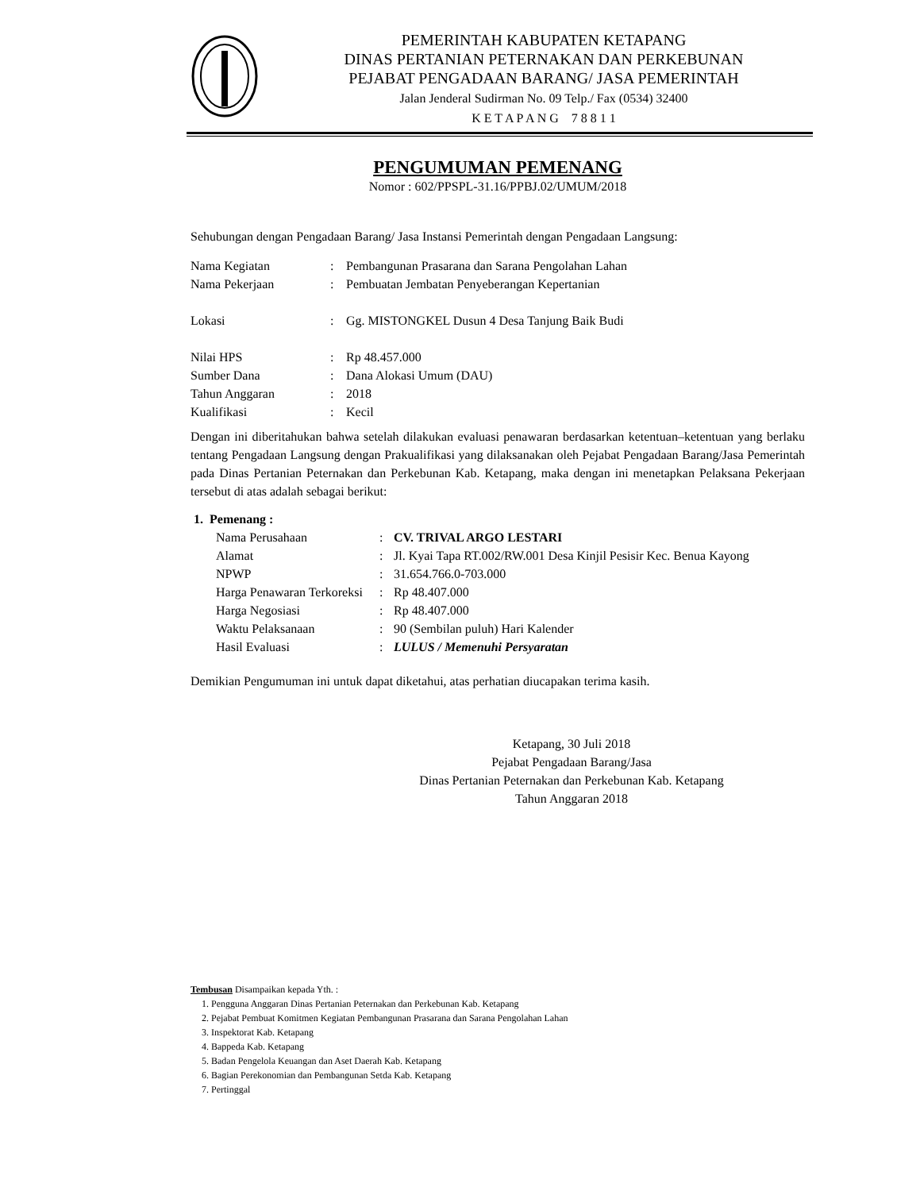PEMERINTAH KABUPATEN KETAPANG
DINAS PERTANIAN PETERNAKAN DAN PERKEBUNAN
PEJABAT PENGADAAN BARANG/ JASA PEMERINTAH
Jalan Jenderal Sudirman No. 09 Telp./ Fax (0534) 32400
K E T A P A N G 7 8 8 1 1
PENGUMUMAN PEMENANG
Nomor : 602/PPSPL-31.16/PPBJ.02/UMUM/2018
Sehubungan dengan Pengadaan Barang/ Jasa Instansi Pemerintah dengan Pengadaan Langsung:
| Nama Kegiatan | : | Pembangunan Prasarana dan Sarana Pengolahan Lahan |
| Nama Pekerjaan | : | Pembuatan Jembatan Penyeberangan Kepertanian |
| Lokasi | : | Gg. MISTONGKEL Dusun 4 Desa Tanjung Baik Budi |
| Nilai HPS | : | Rp 48.457.000 |
| Sumber Dana | : | Dana Alokasi Umum (DAU) |
| Tahun Anggaran | : | 2018 |
| Kualifikasi | : | Kecil |
Dengan ini diberitahukan bahwa setelah dilakukan evaluasi penawaran berdasarkan ketentuan–ketentuan yang berlaku tentang Pengadaan Langsung dengan Prakualifikasi yang dilaksanakan oleh Pejabat Pengadaan Barang/Jasa Pemerintah pada Dinas Pertanian Peternakan dan Perkebunan Kab. Ketapang, maka dengan ini menetapkan Pelaksana Pekerjaan tersebut di atas adalah sebagai berikut:
1. Pemenang :
| Nama Perusahaan | : | CV. TRIVAL ARGO LESTARI |
| Alamat | : | Jl. Kyai Tapa RT.002/RW.001 Desa Kinjil Pesisir Kec. Benua Kayong |
| NPWP | : | 31.654.766.0-703.000 |
| Harga Penawaran Terkoreksi | : | Rp 48.407.000 |
| Harga Negosiasi | : | Rp 48.407.000 |
| Waktu Pelaksanaan | : | 90 (Sembilan puluh) Hari Kalender |
| Hasil Evaluasi | : | LULUS / Memenuhi Persyaratan |
Demikian Pengumuman ini untuk dapat diketahui, atas perhatian diucapakan terima kasih.
Ketapang, 30 Juli 2018
Pejabat Pengadaan Barang/Jasa
Dinas Pertanian Peternakan dan Perkebunan Kab. Ketapang
Tahun Anggaran 2018
Tembusan Disampaikan kepada Yth. :
1. Pengguna Anggaran Dinas Pertanian Peternakan dan Perkebunan Kab. Ketapang
2. Pejabat Pembuat Komitmen Kegiatan Pembangunan Prasarana dan Sarana Pengolahan Lahan
3. Inspektorat Kab. Ketapang
4. Bappeda Kab. Ketapang
5. Badan Pengelola Keuangan dan Aset Daerah Kab. Ketapang
6. Bagian Perekonomian dan Pembangunan Setda Kab. Ketapang
7. Pertinggal